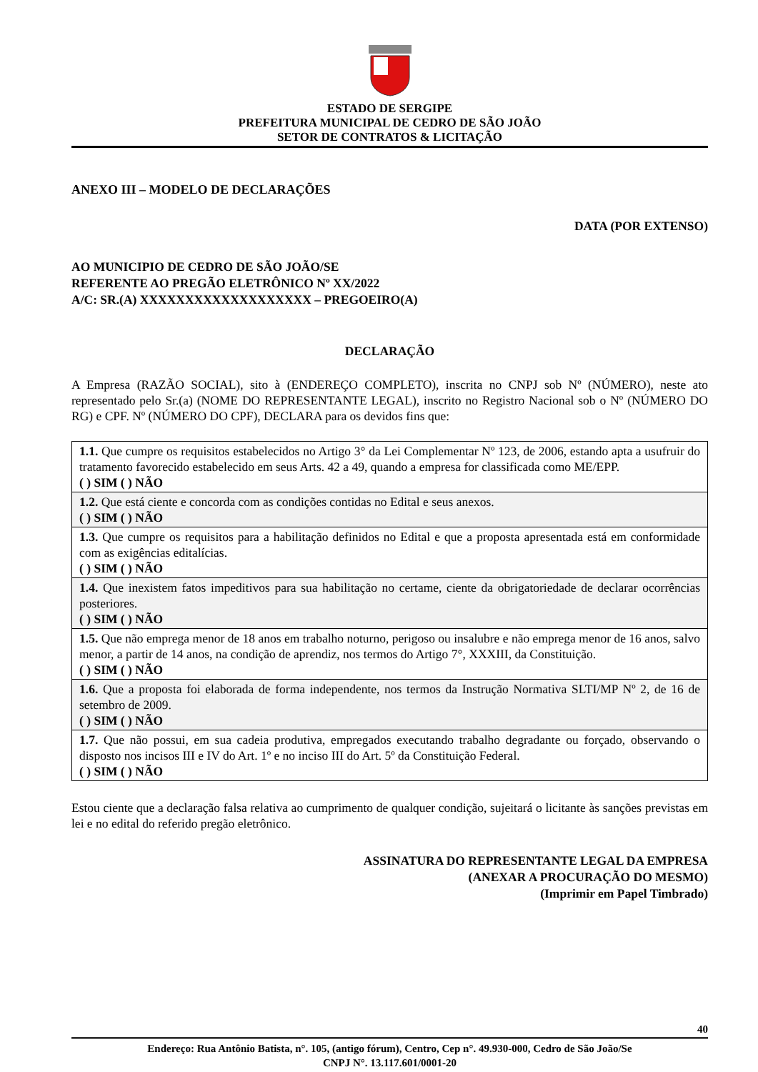ESTADO DE SERGIPE
PREFEITURA MUNICIPAL DE CEDRO DE SÃO JOÃO
SETOR DE CONTRATOS & LICITAÇÃO
ANEXO III – MODELO DE DECLARAÇÕES
DATA (POR EXTENSO)
AO MUNICIPIO DE CEDRO DE SÃO JOÃO/SE
REFERENTE AO PREGÃO ELETRÔNICO Nº XX/2022
A/C: SR.(A) XXXXXXXXXXXXXXXXXXX – PREGOEIRO(A)
DECLARAÇÃO
A Empresa (RAZÃO SOCIAL), sito à (ENDEREÇO COMPLETO), inscrita no CNPJ sob Nº (NÚMERO), neste ato representado pelo Sr.(a) (NOME DO REPRESENTANTE LEGAL), inscrito no Registro Nacional sob o Nº (NÚMERO DO RG) e CPF. Nº (NÚMERO DO CPF), DECLARA para os devidos fins que:
| 1.1. Que cumpre os requisitos estabelecidos no Artigo 3° da Lei Complementar Nº 123, de 2006, estando apta a usufruir do tratamento favorecido estabelecido em seus Arts. 42 a 49, quando a empresa for classificada como ME/EPP. ( ) SIM ( ) NÃO |
| 1.2. Que está ciente e concorda com as condições contidas no Edital e seus anexos. ( ) SIM ( ) NÃO |
| 1.3. Que cumpre os requisitos para a habilitação definidos no Edital e que a proposta apresentada está em conformidade com as exigências editalícias. ( ) SIM ( ) NÃO |
| 1.4. Que inexistem fatos impeditivos para sua habilitação no certame, ciente da obrigatoriedade de declarar ocorrências posteriores. ( ) SIM ( ) NÃO |
| 1.5. Que não emprega menor de 18 anos em trabalho noturno, perigoso ou insalubre e não emprega menor de 16 anos, salvo menor, a partir de 14 anos, na condição de aprendiz, nos termos do Artigo 7°, XXXIII, da Constituição. ( ) SIM ( ) NÃO |
| 1.6. Que a proposta foi elaborada de forma independente, nos termos da Instrução Normativa SLTI/MP Nº 2, de 16 de setembro de 2009. ( ) SIM ( ) NÃO |
| 1.7. Que não possui, em sua cadeia produtiva, empregados executando trabalho degradante ou forçado, observando o disposto nos incisos III e IV do Art. 1º e no inciso III do Art. 5º da Constituição Federal. ( ) SIM ( ) NÃO |
Estou ciente que a declaração falsa relativa ao cumprimento de qualquer condição, sujeitará o licitante às sanções previstas em lei e no edital do referido pregão eletrônico.
ASSINATURA DO REPRESENTANTE LEGAL DA EMPRESA
(ANEXAR A PROCURAÇÃO DO MESMO)
(Imprimir em Papel Timbrado)
40
Endereço: Rua Antônio Batista, n°. 105, (antigo fórum), Centro, Cep n°. 49.930-000, Cedro de São João/Se
CNPJ N°. 13.117.601/0001-20